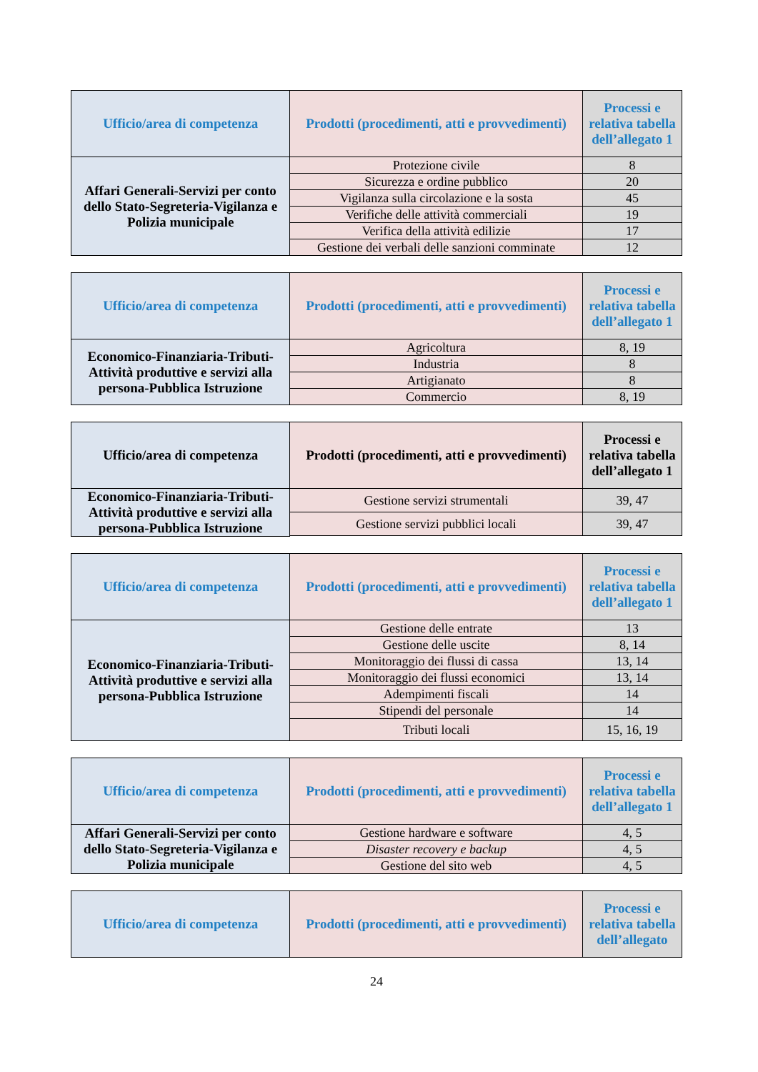| Ufficio/area di competenza | Prodotti (procedimenti, atti e provvedimenti) | Processi e relativa tabella dell’allegato 1 |
| --- | --- | --- |
| Affari Generali-Servizi per conto dello Stato-Segreteria-Vigilanza e Polizia municipale | Protezione civile | 8 |
| | Sicurezza e ordine pubblico | 20 |
| | Vigilanza sulla circolazione e la sosta | 45 |
| | Verifiche delle attività commerciali | 19 |
| | Verifica della attività edilizie | 17 |
| | Gestione dei verbali delle sanzioni comminate | 12 |
| Ufficio/area di competenza | Prodotti (procedimenti, atti e provvedimenti) | Processi e relativa tabella dell’allegato 1 |
| --- | --- | --- |
| Economico-Finanziaria-Tributi-Attività produttive e servizi alla persona-Pubblica Istruzione | Agricoltura | 8, 19 |
| | Industria | 8 |
| | Artigianato | 8 |
| | Commercio | 8, 19 |
| Ufficio/area di competenza | Prodotti (procedimenti, atti e provvedimenti) | Processi e relativa tabella dell’allegato 1 |
| --- | --- | --- |
| Economico-Finanziaria-Tributi-Attività produttive e servizi alla persona-Pubblica Istruzione | Gestione servizi strumentali | 39, 47 |
| | Gestione servizi pubblici locali | 39, 47 |
| Ufficio/area di competenza | Prodotti (procedimenti, atti e provvedimenti) | Processi e relativa tabella dell’allegato 1 |
| --- | --- | --- |
| Economico-Finanziaria-Tributi-Attività produttive e servizi alla persona-Pubblica Istruzione | Gestione delle entrate | 13 |
| | Gestione delle uscite | 8, 14 |
| | Monitoraggio dei flussi di cassa | 13, 14 |
| | Monitoraggio dei flussi economici | 13, 14 |
| | Adempimenti fiscali | 14 |
| | Stipendi del personale | 14 |
| | Tributi locali | 15, 16, 19 |
| Ufficio/area di competenza | Prodotti (procedimenti, atti e provvedimenti) | Processi e relativa tabella dell’allegato 1 |
| --- | --- | --- |
| Affari Generali-Servizi per conto dello Stato-Segreteria-Vigilanza e Polizia municipale | Gestione hardware e software | 4, 5 |
| | Disaster recovery e backup | 4, 5 |
| | Gestione del sito web | 4, 5 |
| Ufficio/area di competenza | Prodotti (procedimenti, atti e provvedimenti) | Processi e relativa tabella dell’allegato |
| --- | --- | --- |
24